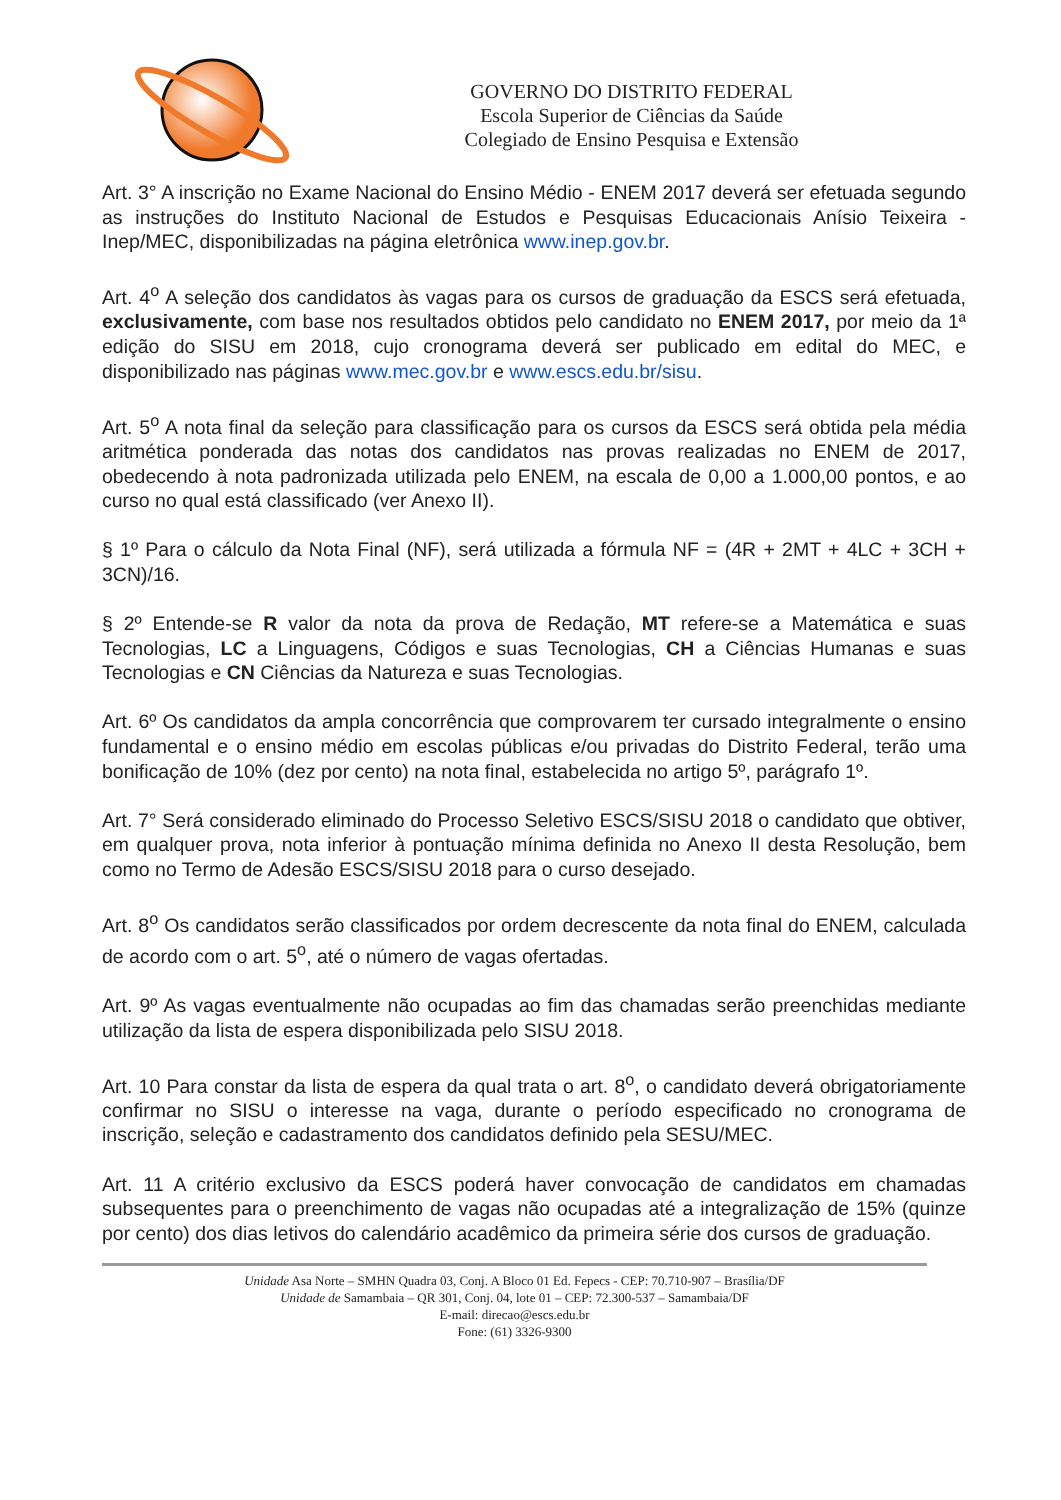GOVERNO DO DISTRITO FEDERAL
Escola Superior de Ciências da Saúde
Colegiado de Ensino Pesquisa e Extensão
Art. 3° A inscrição no Exame Nacional do Ensino Médio - ENEM 2017 deverá ser efetuada segundo as instruções do Instituto Nacional de Estudos e Pesquisas Educacionais Anísio Teixeira - Inep/MEC, disponibilizadas na página eletrônica www.inep.gov.br.
Art. 4<sup>o</sup> A seleção dos candidatos às vagas para os cursos de graduação da ESCS será efetuada, exclusivamente, com base nos resultados obtidos pelo candidato no ENEM 2017, por meio da 1ª edição do SISU em 2018, cujo cronograma deverá ser publicado em edital do MEC, e disponibilizado nas páginas www.mec.gov.br e www.escs.edu.br/sisu.
Art. 5<sup>o</sup> A nota final da seleção para classificação para os cursos da ESCS será obtida pela média aritmética ponderada das notas dos candidatos nas provas realizadas no ENEM de 2017, obedecendo à nota padronizada utilizada pelo ENEM, na escala de 0,00 a 1.000,00 pontos, e ao curso no qual está classificado (ver Anexo II).
§ 1º Para o cálculo da Nota Final (NF), será utilizada a fórmula NF = (4R + 2MT + 4LC + 3CH + 3CN)/16.
§ 2º Entende-se R valor da nota da prova de Redação, MT refere-se a Matemática e suas Tecnologias, LC a Linguagens, Códigos e suas Tecnologias, CH a Ciências Humanas e suas Tecnologias e CN Ciências da Natureza e suas Tecnologias.
Art. 6º Os candidatos da ampla concorrência que comprovarem ter cursado integralmente o ensino fundamental e o ensino médio em escolas públicas e/ou privadas do Distrito Federal, terão uma bonificação de 10% (dez por cento) na nota final, estabelecida no artigo 5º, parágrafo 1º.
Art. 7° Será considerado eliminado do Processo Seletivo ESCS/SISU 2018 o candidato que obtiver, em qualquer prova, nota inferior à pontuação mínima definida no Anexo II desta Resolução, bem como no Termo de Adesão ESCS/SISU 2018 para o curso desejado.
Art. 8<sup>o</sup> Os candidatos serão classificados por ordem decrescente da nota final do ENEM, calculada de acordo com o art. 5<sup>o</sup>, até o número de vagas ofertadas.
Art. 9º As vagas eventualmente não ocupadas ao fim das chamadas serão preenchidas mediante utilização da lista de espera disponibilizada pelo SISU 2018.
Art. 10 Para constar da lista de espera da qual trata o art. 8<sup>o</sup>, o candidato deverá obrigatoriamente confirmar no SISU o interesse na vaga, durante o período especificado no cronograma de inscrição, seleção e cadastramento dos candidatos definido pela SESU/MEC.
Art. 11 A critério exclusivo da ESCS poderá haver convocação de candidatos em chamadas subsequentes para o preenchimento de vagas não ocupadas até a integralização de 15% (quinze por cento) dos dias letivos do calendário acadêmico da primeira série dos cursos de graduação.
Unidade Asa Norte – SMHN Quadra 03, Conj. A Bloco 01 Ed. Fepecs - CEP: 70.710-907 – Brasília/DF
Unidade de Samambaia – QR 301, Conj. 04, lote 01 – CEP: 72.300-537 – Samambaia/DF
E-mail: direcao@escs.edu.br
Fone: (61) 3326-9300